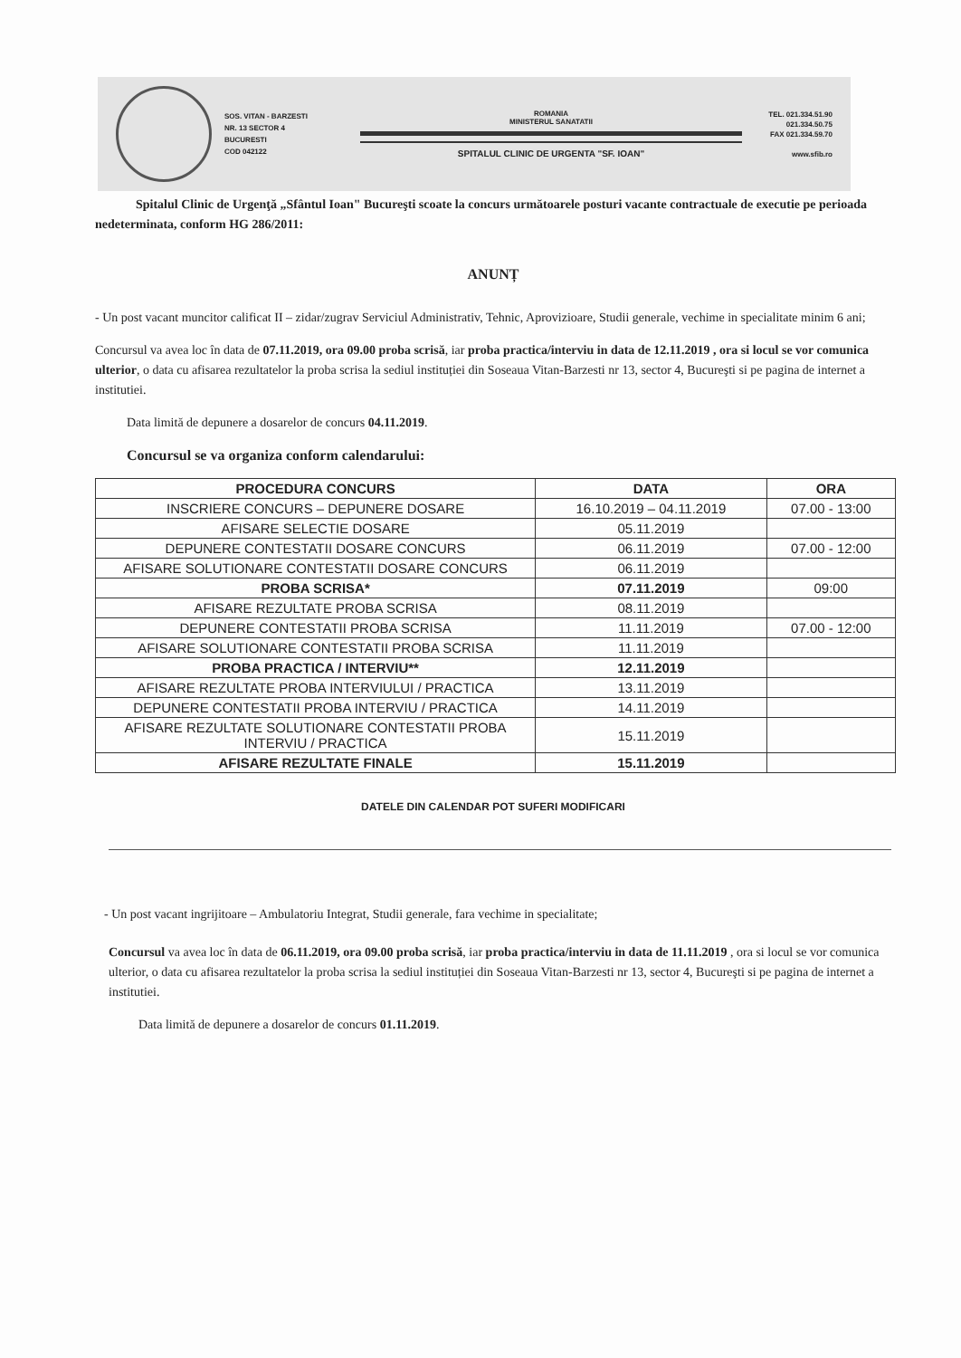SOS. VITAN - BARZESTI
NR. 13 SECTOR 4
BUCURESTI
COD 042122
ROMANIA
MINISTERUL SANATATII
SPITALUL CLINIC DE URGENTA "SF. IOAN"
TEL. 021.334.51.90
021.334.50.75
FAX 021.334.59.70
www.sfib.ro
Spitalul Clinic de Urgenţă „Sfântul Ioan" Bucureşti scoate la concurs următoarele posturi vacante contractuale de executie pe perioada nedeterminata, conform HG 286/2011:
ANUNȚ
- Un post vacant muncitor calificat II – zidar/zugrav Serviciul Administrativ, Tehnic, Aprovizioare, Studii generale, vechime in specialitate minim 6 ani;
Concursul va avea loc în data de 07.11.2019, ora 09.00 proba scrisă, iar proba practica/interviu in data de 12.11.2019 , ora si locul se vor comunica ulterior, o data cu afisarea rezultatelor la proba scrisa la sediul instituției din Soseaua Vitan-Barzesti nr 13, sector 4, Bucureşti si pe pagina de internet a institutiei.
Data limită de depunere a dosarelor de concurs 04.11.2019.
Concursul se va organiza conform calendarului:
| PROCEDURA CONCURS | DATA | ORA |
| --- | --- | --- |
| INSCRIERE CONCURS – DEPUNERE DOSARE | 16.10.2019 – 04.11.2019 | 07.00 - 13:00 |
| AFISARE SELECTIE DOSARE | 05.11.2019 | |
| DEPUNERE CONTESTATII DOSARE CONCURS | 06.11.2019 | 07.00 - 12:00 |
| AFISARE SOLUTIONARE CONTESTATII DOSARE CONCURS | 06.11.2019 | |
| PROBA SCRISA* | 07.11.2019 | 09:00 |
| AFISARE REZULTATE PROBA SCRISA | 08.11.2019 | |
| DEPUNERE CONTESTATII PROBA SCRISA | 11.11.2019 | 07.00 - 12:00 |
| AFISARE SOLUTIONARE CONTESTATII PROBA SCRISA | 11.11.2019 | |
| PROBA PRACTICA / INTERVIU** | 12.11.2019 | |
| AFISARE REZULTATE PROBA INTERVIULUI / PRACTICA | 13.11.2019 | |
| DEPUNERE CONTESTATII PROBA INTERVIU / PRACTICA | 14.11.2019 | |
| AFISARE REZULTATE SOLUTIONARE CONTESTATII PROBA INTERVIU / PRACTICA | 15.11.2019 | |
| AFISARE REZULTATE FINALE | 15.11.2019 | |
DATELE DIN CALENDAR POT SUFERI MODIFICARI
- Un post vacant ingrijitoare – Ambulatoriu Integrat, Studii generale, fara vechime in specialitate;
Concursul va avea loc în data de 06.11.2019, ora 09.00 proba scrisă, iar proba practica/interviu in data de 11.11.2019 , ora si locul se vor comunica ulterior, o data cu afisarea rezultatelor la proba scrisa la sediul instituției din Soseaua Vitan-Barzesti nr 13, sector 4, Bucureşti si pe pagina de internet a institutiei.
Data limită de depunere a dosarelor de concurs 01.11.2019.